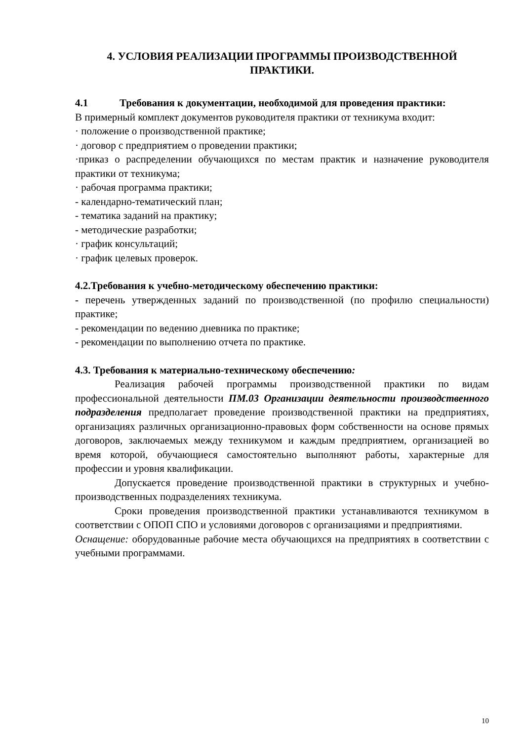4. УСЛОВИЯ РЕАЛИЗАЦИИ ПРОГРАММЫ ПРОИЗВОДСТВЕННОЙ ПРАКТИКИ.
4.1 Требования к документации, необходимой для проведения практики:
В примерный комплект документов руководителя практики от техникума входит:
· положение о производственной практике;
· договор с предприятием о проведении практики;
·приказ о распределении обучающихся по местам практик и назначение руководителя практики от техникума;
· рабочая программа практики;
- календарно-тематический план;
- тематика заданий на практику;
- методические разработки;
· график консультаций;
· график целевых проверок.
4.2.Требования к учебно-методическому обеспечению практики:
- перечень утвержденных заданий по производственной (по профилю специальности) практике;
- рекомендации по ведению дневника по практике;
- рекомендации по выполнению отчета по практике.
4.3. Требования к материально-техническому обеспечению:
Реализация рабочей программы производственной практики по видам профессиональной деятельности ПМ.03 Организации деятельности производственного подразделения предполагает проведение производственной практики на предприятиях, организациях различных организационно-правовых форм собственности на основе прямых договоров, заключаемых между техникумом и каждым предприятием, организацией во время которой, обучающиеся самостоятельно выполняют работы, характерные для профессии и уровня квалификации.
Допускается проведение производственной практики в структурных и учебно-производственных подразделениях техникума.
Сроки проведения производственной практики устанавливаются техникумом в соответствии с ОПОП СПО и условиями договоров с организациями и предприятиями.
Оснащение: оборудованные рабочие места обучающихся на предприятиях в соответствии с учебными программами.
10